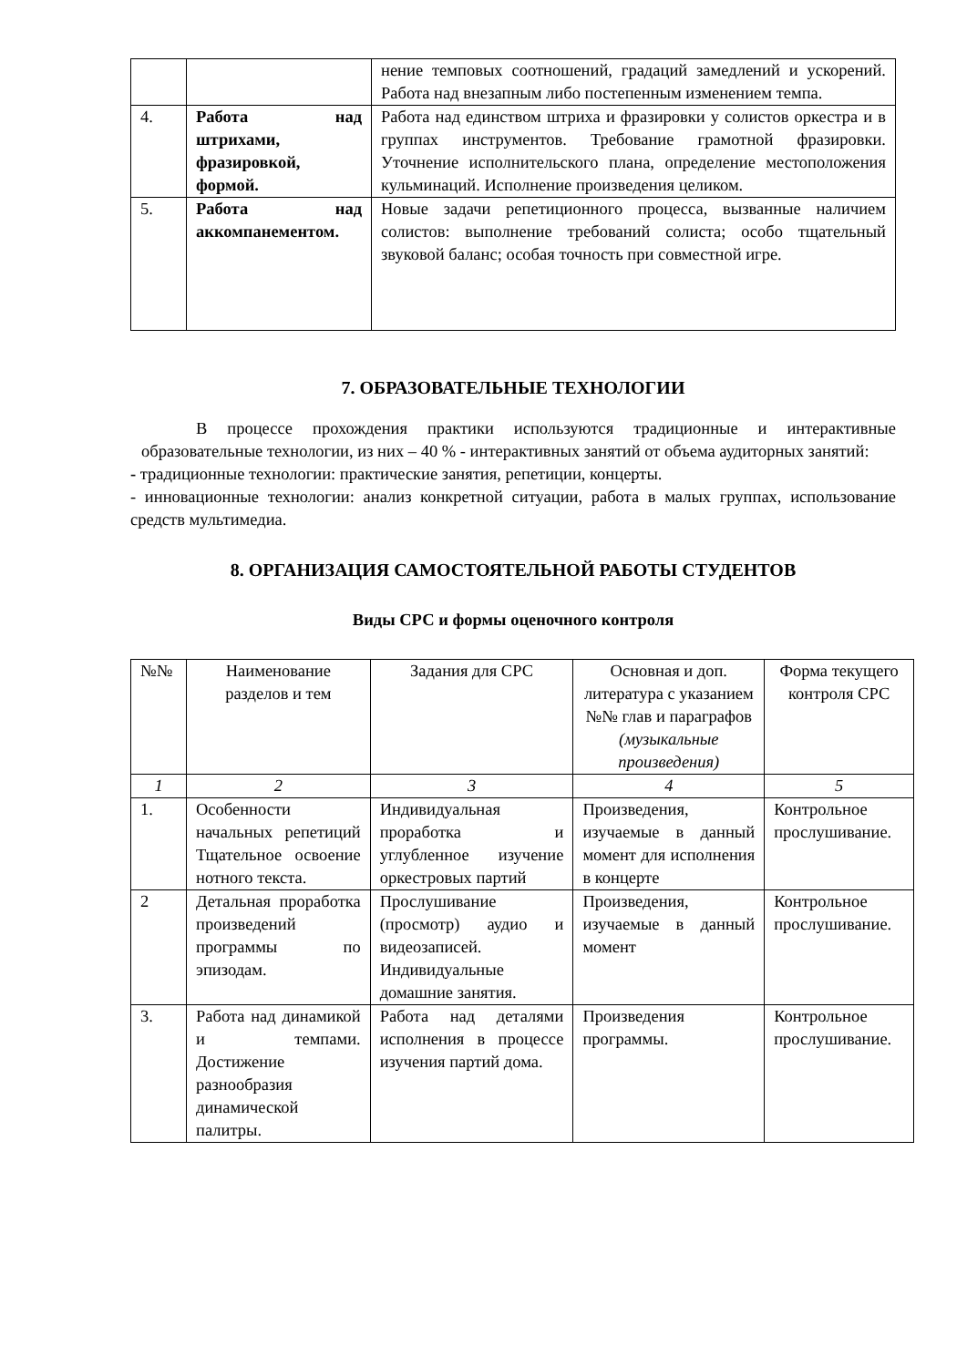| | | нение темповых соотношений, градаций замедлений и ускорений. Работа над внезапным либо постепенным изменением темпа. |
| 4. | Работа над штрихами, фразировкой, формой. | Работа над единством штриха и фразировки у солистов оркестра и в группах инструментов. Требование грамотной фразировки. Уточнение исполнительского плана, определение местоположения кульминаций. Исполнение произведения целиком. |
| 5. | Работа над аккомпанементом. | Новые задачи репетиционного процесса, вызванные наличием солистов: выполнение требований солиста; особо тщательный звуковой баланс; особая точность при совместной игре. |
7. ОБРАЗОВАТЕЛЬНЫЕ ТЕХНОЛОГИИ
В процессе прохождения практики используются традиционные и интерактивные образовательные технологии, из них – 40 % - интерактивных занятий от объема аудиторных занятий:
- традиционные технологии: практические занятия, репетиции, концерты.
- инновационные технологии: анализ конкретной ситуации, работа в малых группах, использование средств мультимедиа.
8. ОРГАНИЗАЦИЯ САМОСТОЯТЕЛЬНОЙ РАБОТЫ СТУДЕНТОВ
Виды СРС и формы оценочного контроля
| №№ | Наименование разделов и тем | Задания для СРС | Основная и доп. литература с указанием №№ глав и параграфов (музыкальные произведения) | Форма текущего контроля СРС |
| --- | --- | --- | --- | --- |
| 1 | 2 | 3 | 4 | 5 |
| 1. | Особенности начальных репетиций Тщательное освоение нотного текста. | Индивидуальная проработка и углубленное изучение оркестровых партий | Произведения, изучаемые в данный момент для исполнения в концерте | Контрольное прослушивание. |
| 2 | Детальная проработка произведений программы по эпизодам. | Прослушивание (просмотр) аудио и видеозаписей. Индивидуальные домашние занятия. | Произведения, изучаемые в данный момент | Контрольное прослушивание. |
| 3. | Работа над динамикой и темпами. Достижение разнообразия динамической палитры. | Работа над деталями исполнения в процессе изучения партий дома. | Произведения программы. | Контрольное прослушивание. |